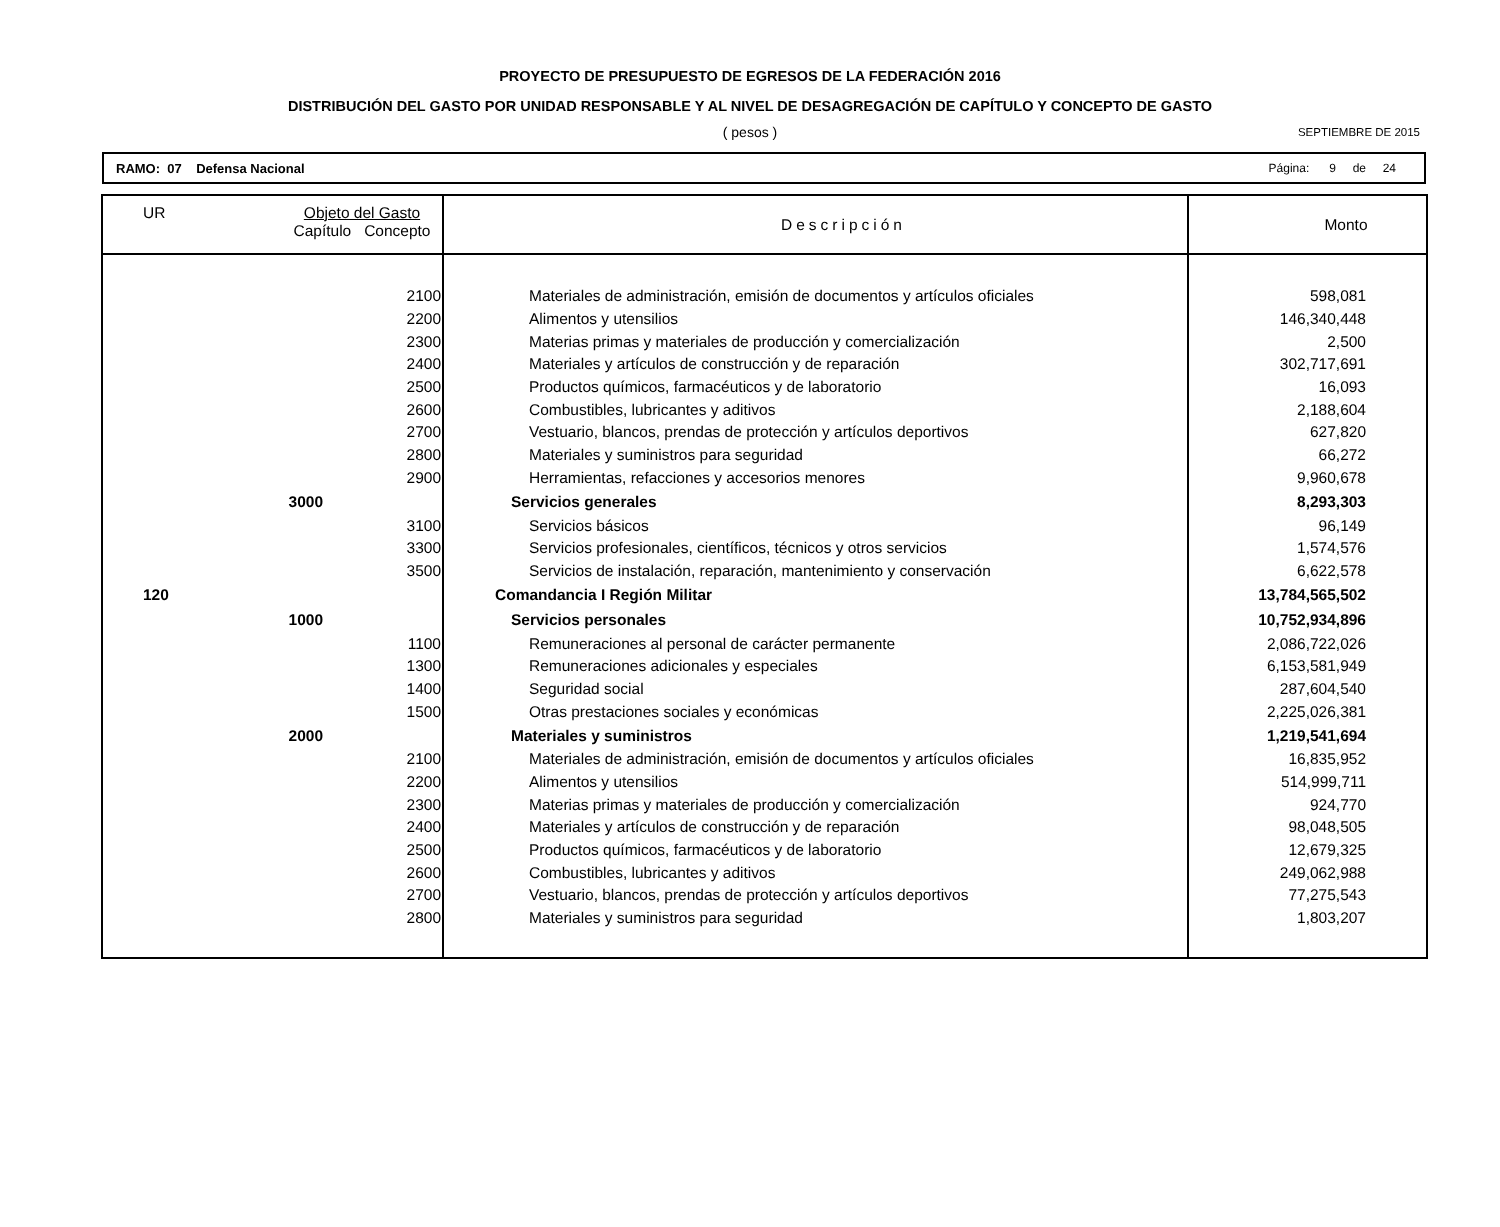PROYECTO DE PRESUPUESTO DE EGRESOS DE LA FEDERACIÓN 2016
DISTRIBUCIÓN DEL GASTO POR UNIDAD RESPONSABLE Y AL NIVEL DE DESAGREGACIÓN DE CAPÍTULO Y CONCEPTO DE GASTO
( pesos )
SEPTIEMBRE DE 2015
RAMO: 07 Defensa Nacional Página: 9 de 24
| UR | Objeto del Gasto Capítulo Concepto | | Descripción | Monto |
| --- | --- | --- | --- | --- |
| | | 2100 | Materiales de administración, emisión de documentos y artículos oficiales | 598,081 |
| | | 2200 | Alimentos y utensilios | 146,340,448 |
| | | 2300 | Materias primas y materiales de producción y comercialización | 2,500 |
| | | 2400 | Materiales y artículos de construcción y de reparación | 302,717,691 |
| | | 2500 | Productos químicos, farmacéuticos y de laboratorio | 16,093 |
| | | 2600 | Combustibles, lubricantes y aditivos | 2,188,604 |
| | | 2700 | Vestuario, blancos, prendas de protección y artículos deportivos | 627,820 |
| | | 2800 | Materiales y suministros para seguridad | 66,272 |
| | | 2900 | Herramientas, refacciones y accesorios menores | 9,960,678 |
| | 3000 | | Servicios generales | 8,293,303 |
| | | 3100 | Servicios básicos | 96,149 |
| | | 3300 | Servicios profesionales, científicos, técnicos y otros servicios | 1,574,576 |
| | | 3500 | Servicios de instalación, reparación, mantenimiento y conservación | 6,622,578 |
| 120 | | | Comandancia I Región Militar | 13,784,565,502 |
| | 1000 | | Servicios personales | 10,752,934,896 |
| | | 1100 | Remuneraciones al personal de carácter permanente | 2,086,722,026 |
| | | 1300 | Remuneraciones adicionales y especiales | 6,153,581,949 |
| | | 1400 | Seguridad social | 287,604,540 |
| | | 1500 | Otras prestaciones sociales y económicas | 2,225,026,381 |
| | 2000 | | Materiales y suministros | 1,219,541,694 |
| | | 2100 | Materiales de administración, emisión de documentos y artículos oficiales | 16,835,952 |
| | | 2200 | Alimentos y utensilios | 514,999,711 |
| | | 2300 | Materias primas y materiales de producción y comercialización | 924,770 |
| | | 2400 | Materiales y artículos de construcción y de reparación | 98,048,505 |
| | | 2500 | Productos químicos, farmacéuticos y de laboratorio | 12,679,325 |
| | | 2600 | Combustibles, lubricantes y aditivos | 249,062,988 |
| | | 2700 | Vestuario, blancos, prendas de protección y artículos deportivos | 77,275,543 |
| | | 2800 | Materiales y suministros para seguridad | 1,803,207 |